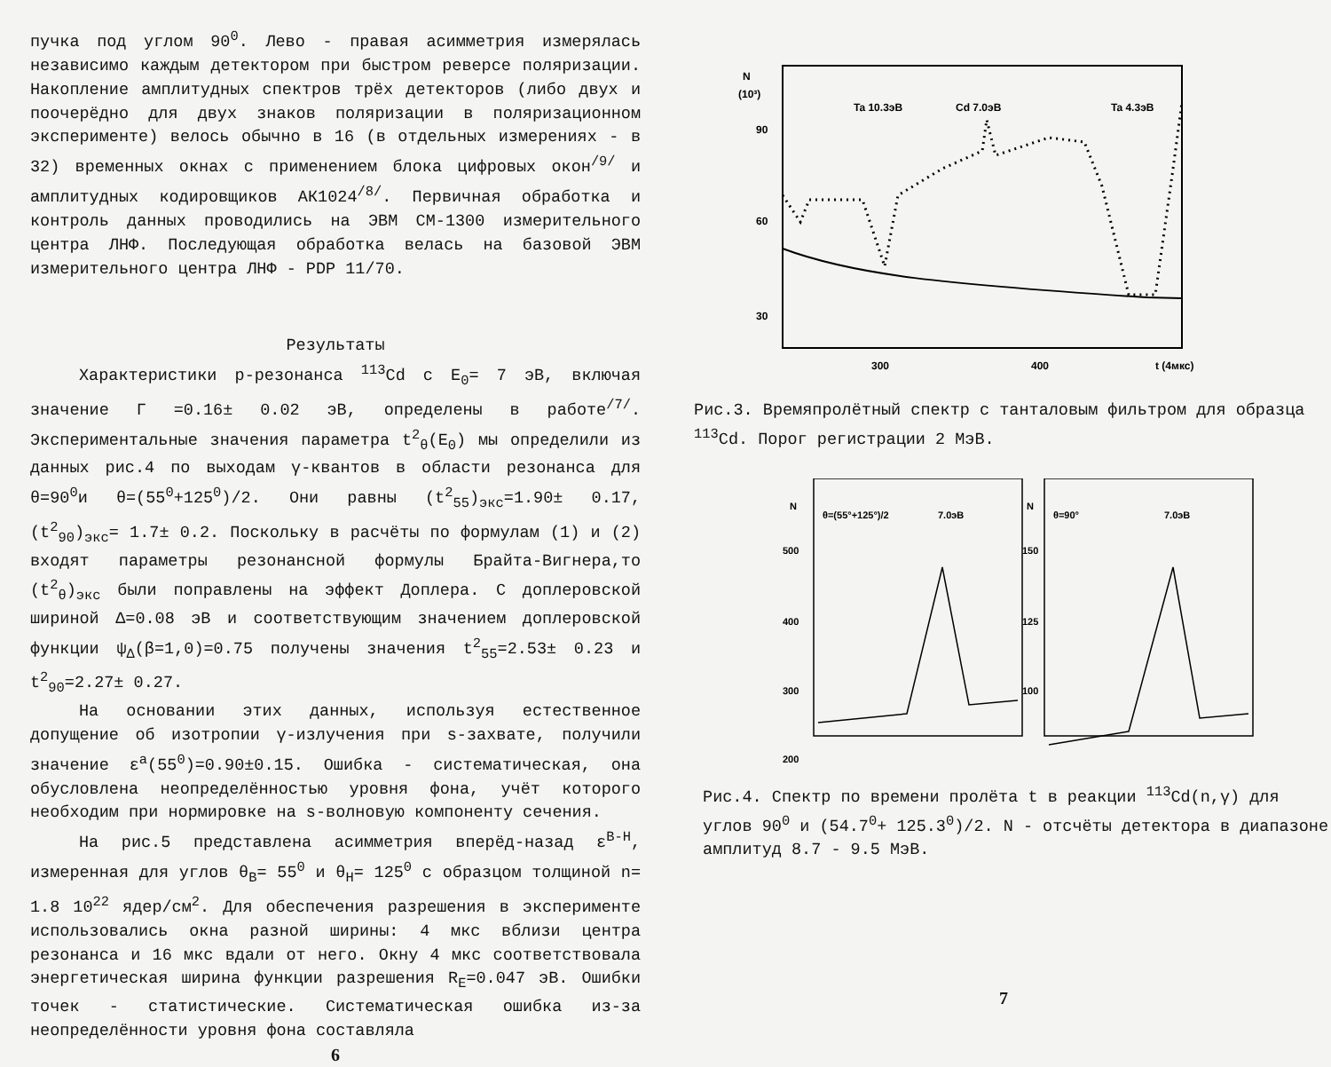пучка под углом 90<sup>0</sup>. Лево - правая асимметрия измерялась независимо каждым детектором при быстром реверсе поляризации. Накопление амплитудных спектров трёх детекторов (либо двух и поочерёдно для двух знаков поляризации в поляризационном эксперименте) велось обычно в 16 (в отдельных измерениях - в 32) временных окнах с применением блока цифровых окон<sup>/9/</sup> и амплитудных кодировщиков АК1024<sup>/8/</sup>. Первичная обработка и контроль данных проводились на ЭВМ СМ-1300 измерительного центра ЛНФ. Последующая обработка велась на базовой ЭВМ измерительного центра ЛНФ - PDP 11/70.
Результаты
Характеристики p-резонанса <sup>113</sup>Cd с E<sub>0</sub>= 7 эВ, включая значение Г =0.16± 0.02 эВ, определены в работе<sup>/7/</sup>. Экспериментальные значения параметра t<sup>2</sup><sub>θ</sub>(E<sub>0</sub>) мы определили из данных рис.4 по выходам γ-квантов в области резонанса для θ=90<sup>0</sup>и θ=(55<sup>0</sup>+125<sup>0</sup>)/2. Они равны (t<sup>2</sup><sub>55</sub>)<sub>экс</sub>=1.90± 0.17, (t<sup>2</sup><sub>90</sub>)<sub>экс</sub>= 1.7± 0.2. Поскольку в расчёты по формулам (1) и (2) входят параметры резонансной формулы Брайта-Вигнера,то (t<sup>2</sup><sub>θ</sub>)<sub>экс</sub> были поправлены на эффект Доплера. С доплеровской шириной Δ=0.08 эВ и соответствующим значением доплеровской функции ψ<sub>Δ</sub>(β=1,0)=0.75 получены значения t<sup>2</sup><sub>55</sub>=2.53± 0.23 и t<sup>2</sup><sub>90</sub>=2.27± 0.27.
На основании этих данных, используя естественное допущение об изотропии γ-излучения при s-захвате, получили значение ε<sup>a</sup>(55<sup>0</sup>)=0.90±0.15. Ошибка - систематическая, она обусловлена неопределённостью уровня фона, учёт которого необходим при нормировке на s-волновую компоненту сечения.
На рис.5 представлена асимметрия вперёд-назад ε<sup>B-H</sup>, измеренная для углов θ<sub>B</sub>= 55<sup>0</sup> и θ<sub>H</sub>= 125<sup>0</sup> с образцом толщиной n= 1.8 10<sup>22</sup> ядер/см<sup>2</sup>. Для обеспечения разрешения в эксперименте использовались окна разной ширины: 4 мкс вблизи центра резонанса и 16 мкс вдали от него. Окну 4 мкс соответствовала энергетическая ширина функции разрешения R<sub>E</sub>=0.047 эВ. Ошибки точек - статистические. Систематическая ошибка из-за неопределённости уровня фона составляла
6
N
(10³)
90
60
30
300
400
t (4мкс)
Ta 10.3эВ
Cd 7.0эВ
Ta 4.3эВ
Рис.3. Времяпролётный спектр с танталовым фильтром для образца <sup>113</sup>Cd. Порог регистрации 2 МэВ.
N
θ=(55°+125°)/2
7.0эВ
500
400
300
200
N
θ=90°
7.0эВ
150
125
100
Рис.4. Спектр по времени пролёта t в реакции <sup>113</sup>Cd(n,γ) для углов 90<sup>0</sup> и (54.7<sup>0</sup>+ 125.3<sup>0</sup>)/2. N - отсчёты детектора в диапазоне амплитуд 8.7 - 9.5 МэВ.
7